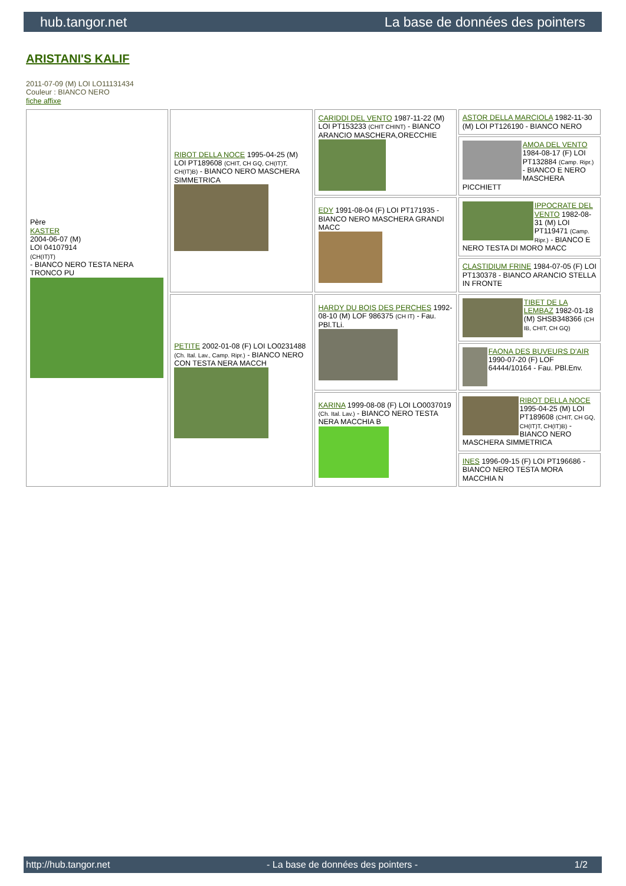hub.tangor.net La base de données des pointers
ARISTANI'S KALIF
2011-07-09 (M) LOI LO11131434
Couleur : BIANCO NERO
fiche affixe
| Père KASTER 2004-06-07 (M) LOI 04107914 (CH(IT)T) - BIANCO NERO TESTA NERA TRONCO PU | RIBOT DELLA NOCE 1995-04-25 (M) LOI PT189608 (CHIT, CH GQ, CH(IT)T, CH(IT)B) - BIANCO NERO MASCHERA SIMMETRICA | CARIDDI DEL VENTO 1987-11-22 (M) LOI PT153233 (CHIT CHINT) - BIANCO ARANCIO MASCHERA,ORECCHIE | ASTOR DELLA MARCIOLA 1982-11-30 (M) LOI PT126190 - BIANCO NERO |
| | | | AMOA DEL VENTO 1984-08-17 (F) LOI PT132884 (Camp. Ripr.) - BIANCO E NERO MASCHERA PICCHIETT |
| | | EDY 1991-08-04 (F) LOI PT171935 - BIANCO NERO MASCHERA GRANDI MACC | IPPOCRATE DEL VENTO 1982-08-31 (M) LOI PT119471 (Camp. Ripr.) - BIANCO E NERO TESTA DI MORO MACC |
| | | | CLASTIDIUM FRINE 1984-07-05 (F) LOI PT130378 - BIANCO ARANCIO STELLA IN FRONTE |
| | PETITE 2002-01-08 (F) LOI LO0231488 (Ch. Ital. Lav., Camp. Ripr.) - BIANCO NERO CON TESTA NERA MACCH | HARDY DU BOIS DES PERCHES 1992-08-10 (M) LOF 986375 (CH IT) - Fau. PBl.TLi. | TIBET DE LA LEMBAZ 1982-01-18 (M) SHSB348366 (CH IB, CHIT, CH GQ) |
| | | | FAONA DES BUVEURS D'AIR 1990-07-20 (F) LOF 64444/10164 - Fau. PBl.Env. |
| | | KARINA 1999-08-08 (F) LOI LO0037019 (Ch. Ital. Lav.) - BIANCO NERO TESTA NERA MACCHIA B | RIBOT DELLA NOCE 1995-04-25 (M) LOI PT189608 (CHIT, CH GQ, CH(IT)T, CH(IT)B) - BIANCO NERO MASCHERA SIMMETRICA |
| | | | INES 1996-09-15 (F) LOI PT196686 - BIANCO NERO TESTA MORA MACCHIA N |
http://hub.tangor.net - La base de données des pointers - 1/2